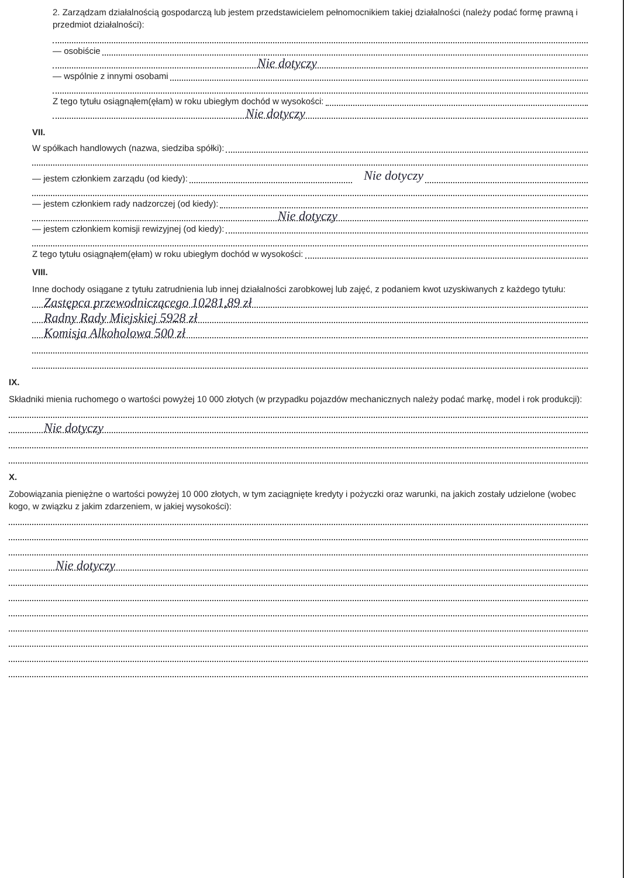2. Zarządzam działalnością gospodarczą lub jestem przedstawicielem pełnomocnikiem takiej działalności (należy podać formę prawną i przedmiot działalności):
— osobiście
Nie dotyczy
— wspólnie z innymi osobami
Z tego tytułu osiągnąłem(ęłam) w roku ubiegłym dochód w wysokości:
Nie dotyczy
VII.
W spółkach handlowych (nazwa, siedziba spółki):
— jestem członkiem zarządu (od kiedy): Nie dotyczy
— jestem członkiem rady nadzorczej (od kiedy):
Nie dotyczy
— jestem członkiem komisji rewizyjnej (od kiedy):
Z tego tytułu osiągnąłem(ęłam) w roku ubiegłym dochód w wysokości:
VIII.
Inne dochody osiągane z tytułu zatrudnienia lub innej działalności zarobkowej lub zajęć, z podaniem kwot uzyskiwanych z każdego tytułu:
Zastępca przewodniczącego 10281,89 zł
Radny Rady Miejskiej 5928 zł
Komisja Alkoholowa 500 zł
IX.
Składniki mienia ruchomego o wartości powyżej 10 000 złotych (w przypadku pojazdów mechanicznych należy podać markę, model i rok produkcji):
Nie dotyczy
X.
Zobowiązania pieniężne o wartości powyżej 10 000 złotych, w tym zaciągnięte kredyty i pożyczki oraz warunki, na jakich zostały udzielone (wobec kogo, w związku z jakim zdarzeniem, w jakiej wysokości):
Nie dotyczy